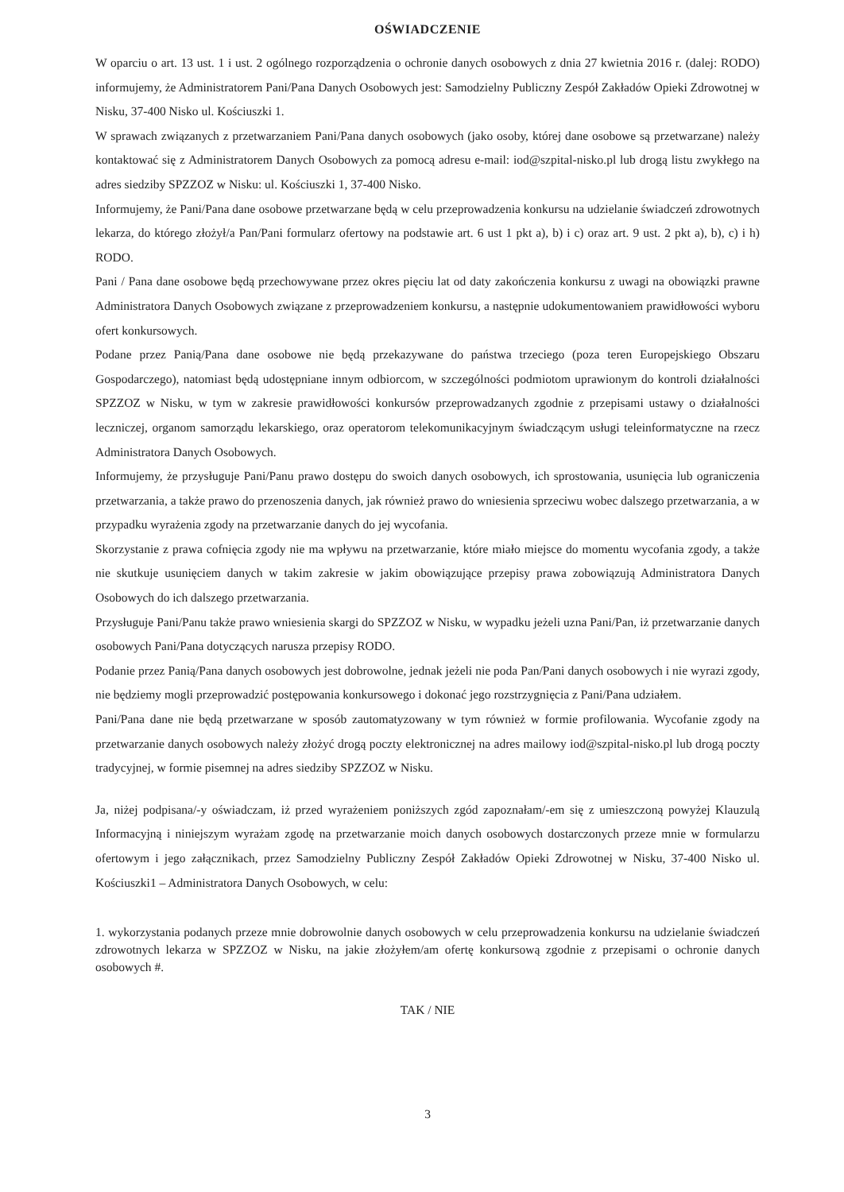OŚWIADCZENIE
W oparciu o art. 13 ust. 1 i ust. 2 ogólnego rozporządzenia o ochronie danych osobowych z dnia 27 kwietnia 2016 r. (dalej: RODO) informujemy, że Administratorem Pani/Pana Danych Osobowych jest: Samodzielny Publiczny Zespół Zakładów Opieki Zdrowotnej w Nisku, 37-400 Nisko ul. Kościuszki 1.
W sprawach związanych z przetwarzaniem Pani/Pana danych osobowych (jako osoby, której dane osobowe są przetwarzane) należy kontaktować się z Administratorem Danych Osobowych za pomocą adresu e-mail: iod@szpital-nisko.pl lub drogą listu zwykłego na adres siedziby SPZZOZ w Nisku: ul. Kościuszki 1, 37-400 Nisko.
Informujemy, że Pani/Pana dane osobowe przetwarzane będą w celu przeprowadzenia konkursu na udzielanie świadczeń zdrowotnych lekarza, do którego złożył/a Pan/Pani formularz ofertowy na podstawie art. 6 ust 1 pkt a), b) i c) oraz art. 9 ust. 2 pkt a), b), c) i h) RODO.
Pani / Pana dane osobowe będą przechowywane przez okres pięciu lat od daty zakończenia konkursu z uwagi na obowiązki prawne Administratora Danych Osobowych związane z przeprowadzeniem konkursu, a następnie udokumentowaniem prawidłowości wyboru ofert konkursowych.
Podane przez Panią/Pana dane osobowe nie będą przekazywane do państwa trzeciego (poza teren Europejskiego Obszaru Gospodarczego), natomiast będą udostępniane innym odbiorcom, w szczególności podmiotom uprawionym do kontroli działalności SPZZOZ w Nisku, w tym w zakresie prawidłowości konkursów przeprowadzanych zgodnie z przepisami ustawy o działalności leczniczej, organom samorządu lekarskiego, oraz operatorom telekomunikacyjnym świadczącym usługi teleinformatyczne na rzecz Administratora Danych Osobowych.
Informujemy, że przysługuje Pani/Panu prawo dostępu do swoich danych osobowych, ich sprostowania, usunięcia lub ograniczenia przetwarzania, a także prawo do przenoszenia danych, jak również prawo do wniesienia sprzeciwu wobec dalszego przetwarzania, a w przypadku wyrażenia zgody na przetwarzanie danych do jej wycofania.
Skorzystanie z prawa cofnięcia zgody nie ma wpływu na przetwarzanie, które miało miejsce do momentu wycofania zgody, a także nie skutkuje usunięciem danych w takim zakresie w jakim obowiązujące przepisy prawa zobowiązują Administratora Danych Osobowych do ich dalszego przetwarzania.
Przysługuje Pani/Panu także prawo wniesienia skargi do SPZZOZ w Nisku, w wypadku jeżeli uzna Pani/Pan, iż przetwarzanie danych osobowych Pani/Pana dotyczących narusza przepisy RODO.
Podanie przez Panią/Pana danych osobowych jest dobrowolne, jednak jeżeli nie poda Pan/Pani danych osobowych i nie wyrazi zgody, nie będziemy mogli przeprowadzić postępowania konkursowego i dokonać jego rozstrzygnięcia z Pani/Pana udziałem.
Pani/Pana dane nie będą przetwarzane w sposób zautomatyzowany w tym również w formie profilowania. Wycofanie zgody na przetwarzanie danych osobowych należy złożyć drogą poczty elektronicznej na adres mailowy iod@szpital-nisko.pl lub drogą poczty tradycyjnej, w formie pisemnej na adres siedziby SPZZOZ w Nisku.
Ja, niżej podpisana/-y oświadczam, iż przed wyrażeniem poniższych zgód zapoznałam/-em się z umieszczoną powyżej Klauzulą Informacyjną i niniejszym wyrażam zgodę na przetwarzanie moich danych osobowych dostarczonych przeze mnie w formularzu ofertowym i jego załącznikach, przez Samodzielny Publiczny Zespół Zakładów Opieki Zdrowotnej w Nisku, 37-400 Nisko ul. Kościuszki1 – Administratora Danych Osobowych, w celu:
1. wykorzystania podanych przeze mnie dobrowolnie danych osobowych w celu przeprowadzenia konkursu na udzielanie świadczeń zdrowotnych lekarza w SPZZOZ w Nisku, na jakie złożyłem/am ofertę konkursową zgodnie z przepisami o ochronie danych osobowych #.
TAK / NIE
3